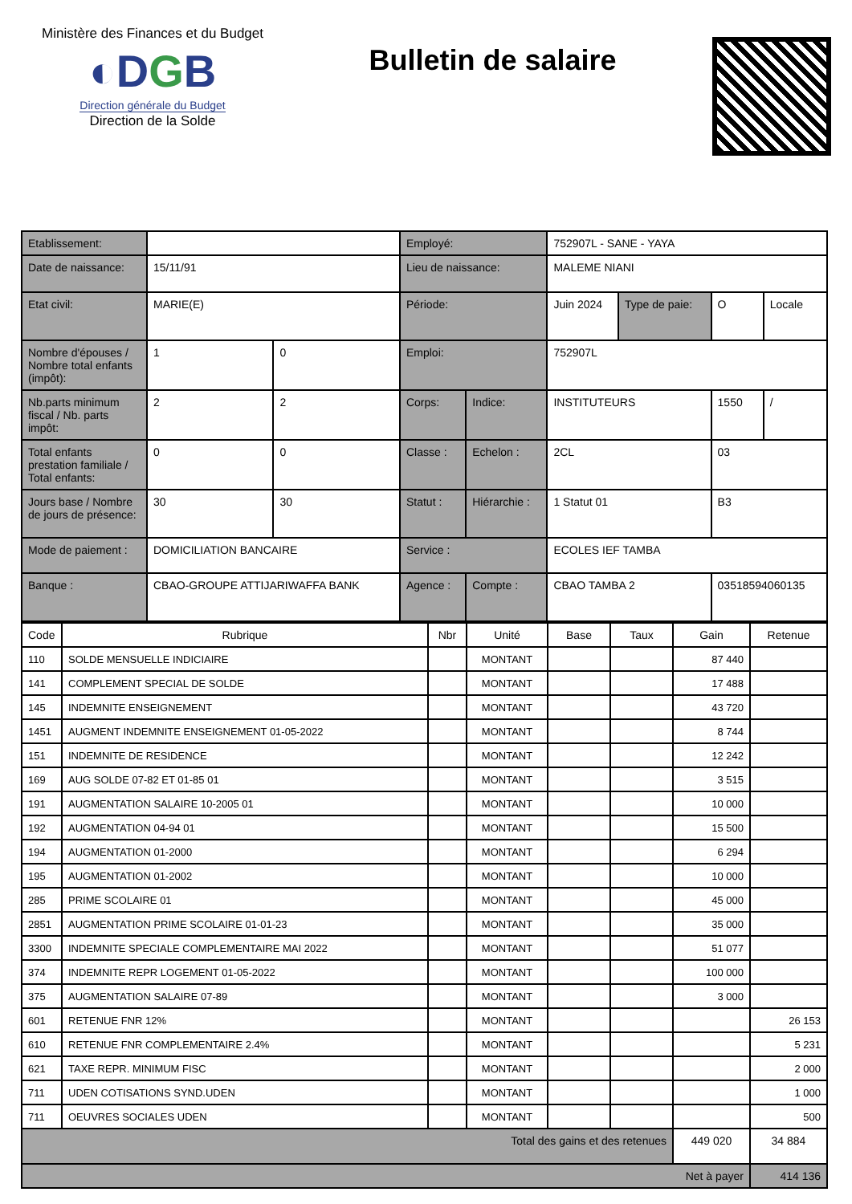Ministère des Finances et du Budget
◐DGB
Direction générale du Budget
Direction de la Solde
Bulletin de salaire
| Etablissement: | | | Employé: | | 752907L - SANE - YAYA | | | |
| Date de naissance: | 15/11/91 | | Lieu de naissance: | | MALEME NIANI | | | |
| Etat civil: | MARIE(E) | | Période: | | Juin 2024 | Type de paie: | O | Locale |
| Nombre d'épouses / Nombre total enfants (impôt): | 1 | 0 | Emploi: | | 752907L | | | |
| Nb.parts minimum fiscal / Nb. parts impôt: | 2 | 2 | Corps: | Indice: | INSTITUTEURS | | 1550 | / |
| Total enfants prestation familiale / Total enfants: | 0 | 0 | Classe : | Echelon : | 2CL | | 03 | |
| Jours base / Nombre de jours de présence: | 30 | 30 | Statut : | Hiérarchie : | 1 Statut 01 | | B3 | |
| Mode de paiement : | DOMICILIATION BANCAIRE | | Service : | | ECOLES IEF TAMBA | | | |
| Banque : | CBAO-GROUPE ATTIJARIWAFFA BANK | | Agence : | Compte : | CBAO TAMBA 2 | | 03518594060135 | |
| Code | Rubrique | Nbr | Unité | Base | Taux | Gain | Retenue |
| --- | --- | --- | --- | --- | --- | --- | --- |
| 110 | SOLDE MENSUELLE INDICIAIRE | | MONTANT | | | 87 440 | |
| 141 | COMPLEMENT SPECIAL DE SOLDE | | MONTANT | | | 17 488 | |
| 145 | INDEMNITE ENSEIGNEMENT | | MONTANT | | | 43 720 | |
| 1451 | AUGMENT INDEMNITE ENSEIGNEMENT 01-05-2022 | | MONTANT | | | 8 744 | |
| 151 | INDEMNITE DE RESIDENCE | | MONTANT | | | 12 242 | |
| 169 | AUG SOLDE 07-82 ET 01-85 01 | | MONTANT | | | 3 515 | |
| 191 | AUGMENTATION SALAIRE 10-2005 01 | | MONTANT | | | 10 000 | |
| 192 | AUGMENTATION 04-94 01 | | MONTANT | | | 15 500 | |
| 194 | AUGMENTATION 01-2000 | | MONTANT | | | 6 294 | |
| 195 | AUGMENTATION 01-2002 | | MONTANT | | | 10 000 | |
| 285 | PRIME SCOLAIRE 01 | | MONTANT | | | 45 000 | |
| 2851 | AUGMENTATION PRIME SCOLAIRE 01-01-23 | | MONTANT | | | 35 000 | |
| 3300 | INDEMNITE SPECIALE COMPLEMENTAIRE MAI 2022 | | MONTANT | | | 51 077 | |
| 374 | INDEMNITE REPR LOGEMENT 01-05-2022 | | MONTANT | | | 100 000 | |
| 375 | AUGMENTATION SALAIRE 07-89 | | MONTANT | | | 3 000 | |
| 601 | RETENUE FNR 12% | | MONTANT | | | | 26 153 |
| 610 | RETENUE FNR COMPLEMENTAIRE 2.4% | | MONTANT | | | | 5 231 |
| 621 | TAXE REPR. MINIMUM FISC | | MONTANT | | | | 2 000 |
| 711 | UDEN COTISATIONS SYND.UDEN | | MONTANT | | | | 1 000 |
| 711 | OEUVRES SOCIALES UDEN | | MONTANT | | | | 500 |
| Total des gains et des retenues | | | | | | 449 020 | 34 884 |
| Net à payer | | | | | | | 414 136 |